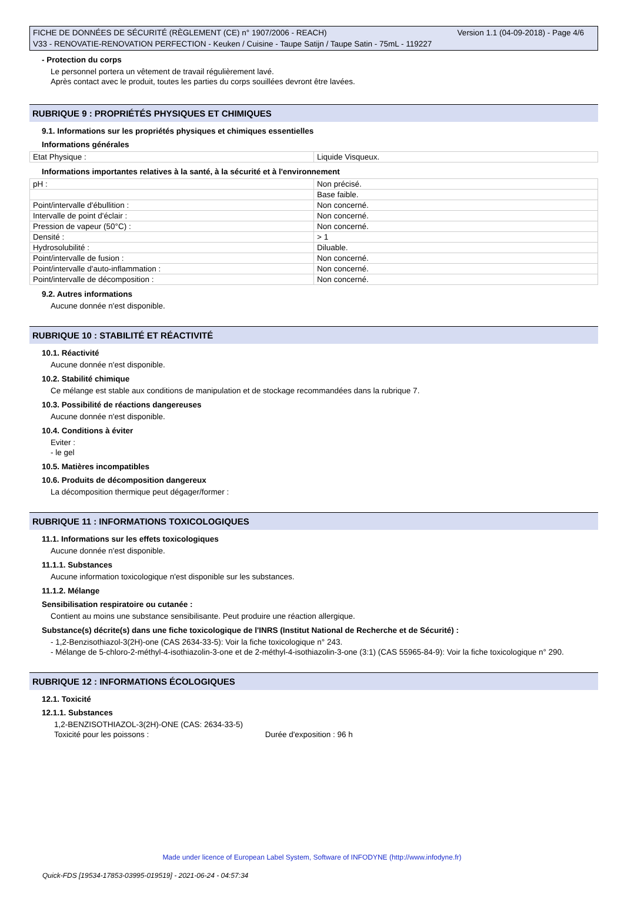Version 1.1 (04-09-2018) - Page 4/6 FICHE DE DONNÉES DE SÉCURITÉ (RÈGLEMENT (CE) n° 1907/2006 - REACH)
V33 - RENOVATIE-RENOVATION PERFECTION - Keuken / Cuisine - Taupe Satijn / Taupe Satin - 75mL - 119227
- Protection du corps
Le personnel portera un vêtement de travail régulièrement lavé.
Après contact avec le produit, toutes les parties du corps souillées devront être lavées.
RUBRIQUE 9 : PROPRIÉTÉS PHYSIQUES ET CHIMIQUES
9.1. Informations sur les propriétés physiques et chimiques essentielles
Informations générales
| Etat Physique : | Liquide Visqueux. |
Informations importantes relatives à la santé, à la sécurité et à l'environnement
| pH : | Non précisé. |
| | Base faible. |
| Point/intervalle d'ébullition : | Non concerné. |
| Intervalle de point d'éclair : | Non concerné. |
| Pression de vapeur (50°C) : | Non concerné. |
| Densité : | > 1 |
| Hydrosolubilité : | Diluable. |
| Point/intervalle de fusion : | Non concerné. |
| Point/intervalle d'auto-inflammation : | Non concerné. |
| Point/intervalle de décomposition : | Non concerné. |
9.2. Autres informations
Aucune donnée n'est disponible.
RUBRIQUE 10 : STABILITÉ ET RÉACTIVITÉ
10.1. Réactivité
Aucune donnée n'est disponible.
10.2. Stabilité chimique
Ce mélange est stable aux conditions de manipulation et de stockage recommandées dans la rubrique 7.
10.3. Possibilité de réactions dangereuses
Aucune donnée n'est disponible.
10.4. Conditions à éviter
Eviter :
- le gel
10.5. Matières incompatibles
10.6. Produits de décomposition dangereux
La décomposition thermique peut dégager/former :
RUBRIQUE 11 : INFORMATIONS TOXICOLOGIQUES
11.1. Informations sur les effets toxicologiques
Aucune donnée n'est disponible.
11.1.1. Substances
Aucune information toxicologique n'est disponible sur les substances.
11.1.2. Mélange
Sensibilisation respiratoire ou cutanée :
Contient au moins une substance sensibilisante. Peut produire une réaction allergique.
Substance(s) décrite(s) dans une fiche toxicologique de l'INRS (Institut National de Recherche et de Sécurité) :
- 1,2-Benzisothiazol-3(2H)-one (CAS 2634-33-5): Voir la fiche toxicologique n° 243.
- Mélange de 5-chloro-2-méthyl-4-isothiazolin-3-one et de 2-méthyl-4-isothiazolin-3-one (3:1) (CAS 55965-84-9): Voir la fiche toxicologique n° 290.
RUBRIQUE 12 : INFORMATIONS ÉCOLOGIQUES
12.1. Toxicité
12.1.1. Substances
1,2-BENZISOTHIAZOL-3(2H)-ONE (CAS: 2634-33-5)
Toxicité pour les poissons : Durée d'exposition : 96 h
Made under licence of European Label System, Software of INFODYNE (http://www.infodyne.fr)
Quick-FDS [19534-17853-03995-019519] - 2021-06-24 - 04:57:34